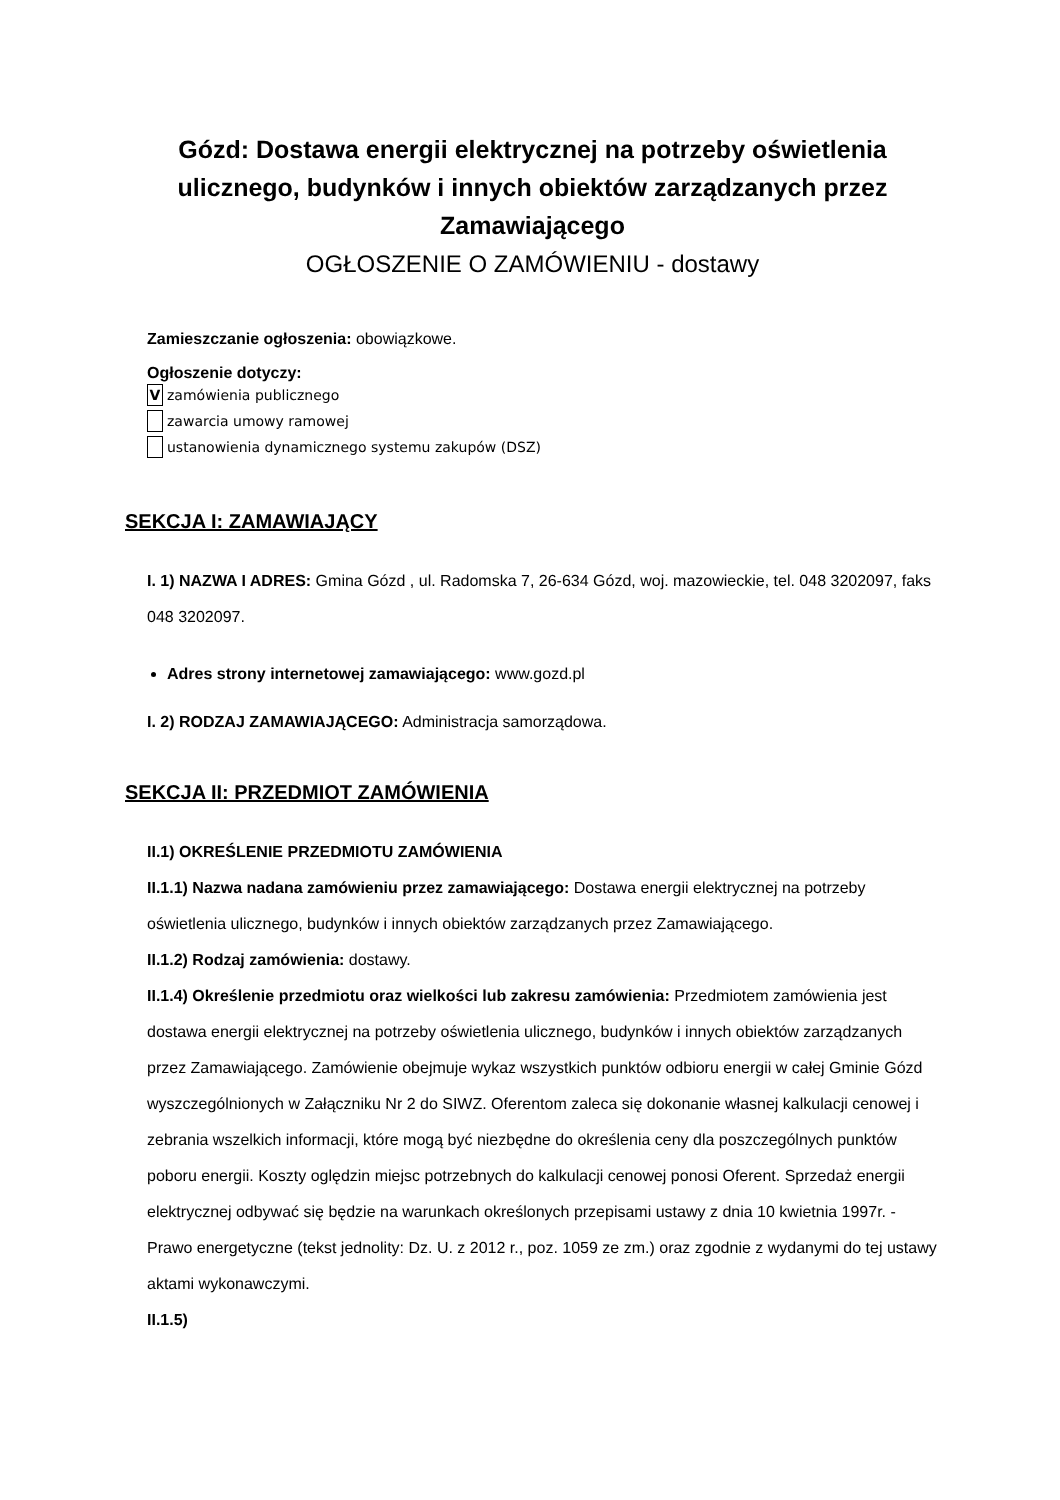Gózd: Dostawa energii elektrycznej na potrzeby oświetlenia ulicznego, budynków i innych obiektów zarządzanych przez Zamawiającego
OGŁOSZENIE O ZAMÓWIENIU - dostawy
Zamieszczanie ogłoszenia: obowiązkowe.
Ogłoszenie dotyczy:
Vzamówienia publicznego
zawarcia umowy ramowej
ustanowienia dynamicznego systemu zakupów (DSZ)
SEKCJA I: ZAMAWIAJĄCY
I. 1) NAZWA I ADRES: Gmina Gózd , ul. Radomska 7, 26-634 Gózd, woj. mazowieckie, tel. 048 3202097, faks 048 3202097.
Adres strony internetowej zamawiającego: www.gozd.pl
I. 2) RODZAJ ZAMAWIAJĄCEGO: Administracja samorządowa.
SEKCJA II: PRZEDMIOT ZAMÓWIENIA
II.1) OKREŚLENIE PRZEDMIOTU ZAMÓWIENIA
II.1.1) Nazwa nadana zamówieniu przez zamawiającego: Dostawa energii elektrycznej na potrzeby oświetlenia ulicznego, budynków i innych obiektów zarządzanych przez Zamawiającego.
II.1.2) Rodzaj zamówienia: dostawy.
II.1.4) Określenie przedmiotu oraz wielkości lub zakresu zamówienia: Przedmiotem zamówienia jest dostawa energii elektrycznej na potrzeby oświetlenia ulicznego, budynków i innych obiektów zarządzanych przez Zamawiającego. Zamówienie obejmuje wykaz wszystkich punktów odbioru energii w całej Gminie Gózd wyszczególnionych w Załączniku Nr 2 do SIWZ. Oferentom zaleca się dokonanie własnej kalkulacji cenowej i zebrania wszelkich informacji, które mogą być niezbędne do określenia ceny dla poszczególnych punktów poboru energii. Koszty oględzin miejsc potrzebnych do kalkulacji cenowej ponosi Oferent. Sprzedaż energii elektrycznej odbywać się będzie na warunkach określonych przepisami ustawy z dnia 10 kwietnia 1997r. - Prawo energetyczne (tekst jednolity: Dz. U. z 2012 r., poz. 1059 ze zm.) oraz zgodnie z wydanymi do tej ustawy aktami wykonawczymi.
II.1.5)